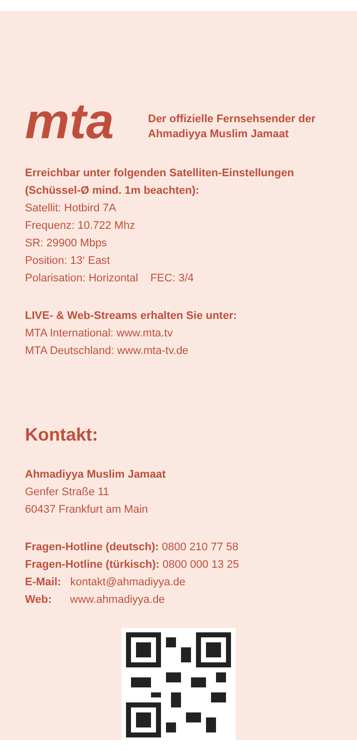mta
Der offizielle Fernsehsender der
Ahmadiyya Muslim Jamaat
Erreichbar unter folgenden Satelliten-Einstellungen
(Schüssel-Ø mind. 1m beachten):
Satellit: Hotbird 7A
Frequenz: 10.722 Mhz
SR: 29900 Mbps
Position: 13‘ East
Polarisation: Horizontal FEC: 3/4
LIVE- & Web-Streams erhalten Sie unter:
MTA International: www.mta.tv
MTA Deutschland: www.mta-tv.de
Kontakt:
Ahmadiyya Muslim Jamaat
Genfer Straße 11
60437 Frankfurt am Main
Fragen-Hotline (deutsch): 0800 210 77 58
Fragen-Hotline (türkisch): 0800 000 13 25
E-Mail: kontakt@ahmadiyya.de
Web: www.ahmadiyya.de